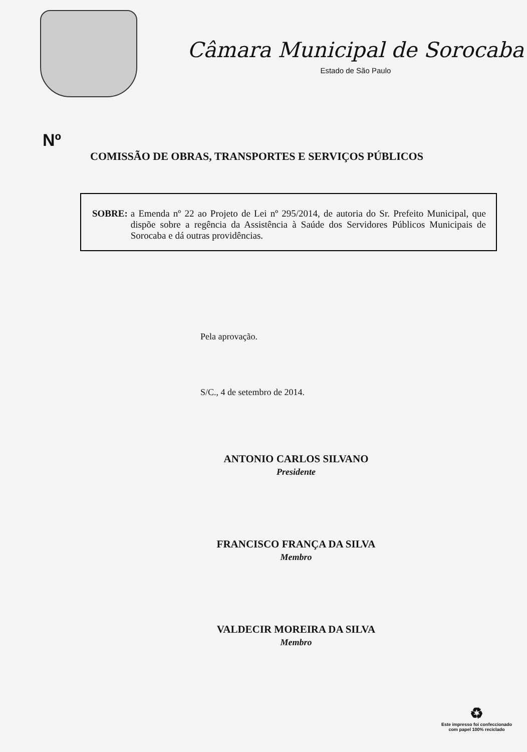Câmara Municipal de Sorocaba
Estado de São Paulo
Nº
COMISSÃO DE OBRAS, TRANSPORTES E SERVIÇOS PÚBLICOS
SOBRE: a Emenda nº 22 ao Projeto de Lei nº 295/2014, de autoria do Sr. Prefeito Municipal, que dispõe sobre a regência da Assistência à Saúde dos Servidores Públicos Municipais de Sorocaba e dá outras providências.
Pela aprovação.
S/C., 4 de setembro de 2014.
ANTONIO CARLOS SILVANO
Presidente
FRANCISCO FRANÇA DA SILVA
Membro
VALDECIR MOREIRA DA SILVA
Membro
♻
Este impresso foi confeccionado
com papel 100% reciclado